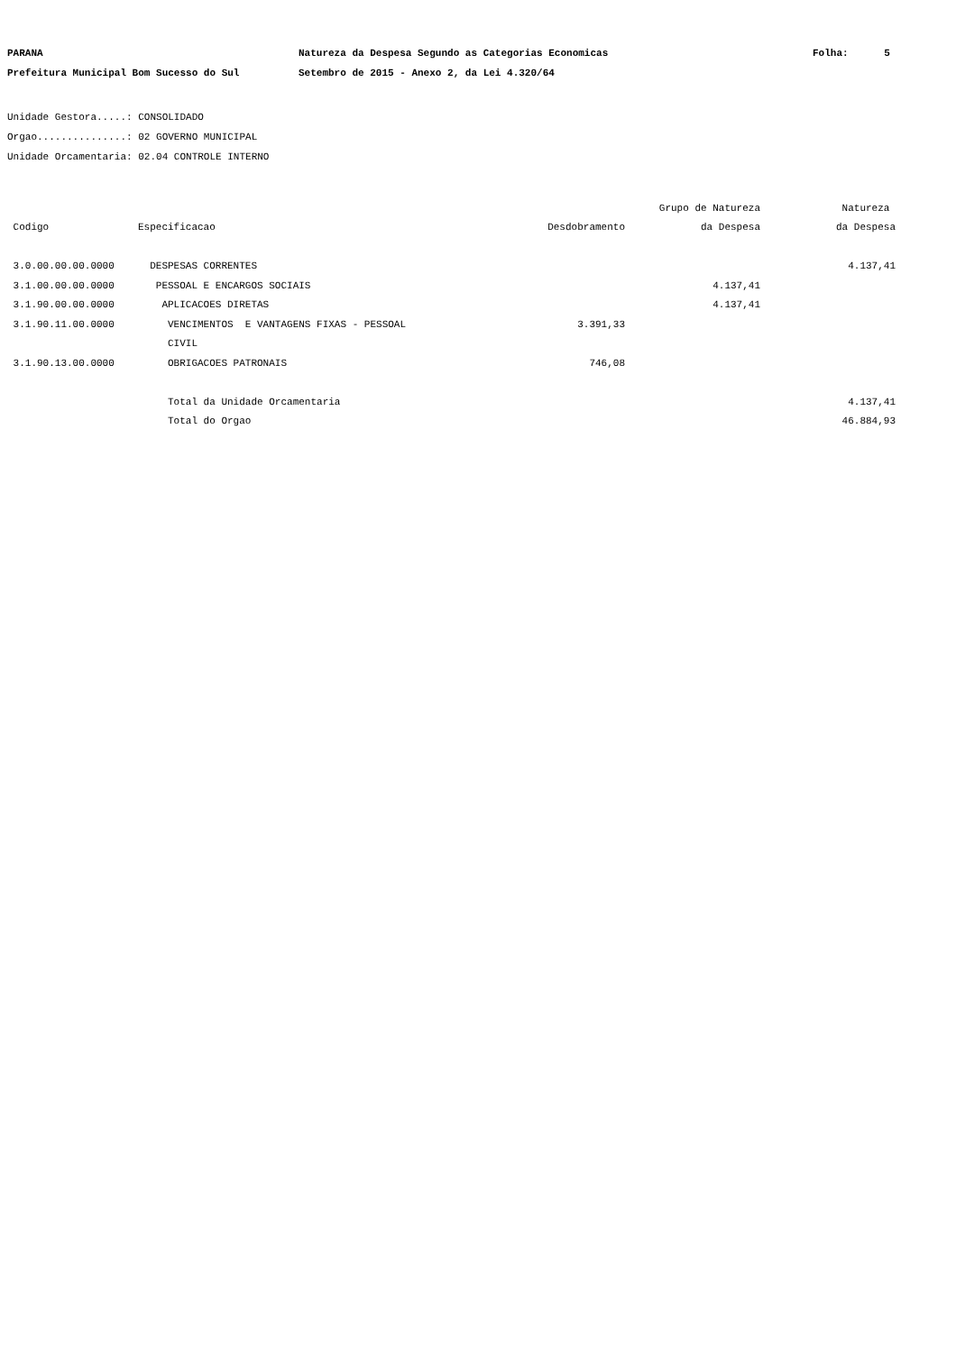PARANA Natureza da Despesa Segundo as Categorias Economicas Folha: 5
Prefeitura Municipal Bom Sucesso do Sul Setembro de 2015 - Anexo 2, da Lei 4.320/64
Unidade Gestora.....: CONSOLIDADO
Orgao...............: 02 GOVERNO MUNICIPAL
Unidade Orcamentaria: 02.04 CONTROLE INTERNO
| | | | Grupo de Natureza | Natureza |
| --- | --- | --- | --- | --- |
| Codigo | Especificacao | Desdobramento | da Despesa | da Despesa |
| 3.0.00.00.00.0000 | DESPESAS CORRENTES | | | 4.137,41 |
| 3.1.00.00.00.0000 | PESSOAL E ENCARGOS SOCIAIS | | 4.137,41 | |
| 3.1.90.00.00.0000 | APLICACOES DIRETAS | | 4.137,41 | |
| 3.1.90.11.00.0000 | VENCIMENTOS E VANTAGENS FIXAS - PESSOAL | 3.391,33 | | |
| | CIVIL | | | |
| 3.1.90.13.00.0000 | OBRIGACOES PATRONAIS | 746,08 | | |
| | Total da Unidade Orcamentaria | | | 4.137,41 |
| | Total do Orgao | | | 46.884,93 |